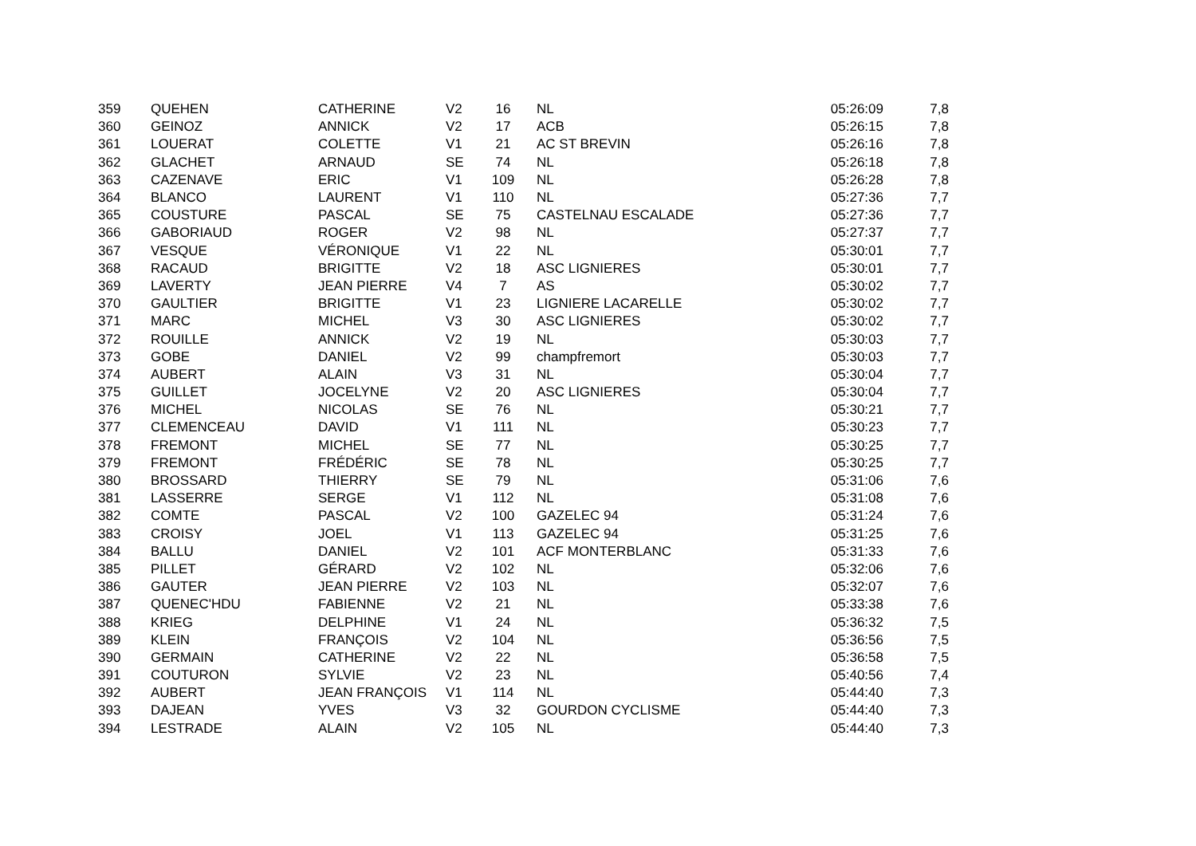| 359 | QUEHEN | CATHERINE | V2 | 16 | NL | 05:26:09 | 7,8 |
| 360 | GEINOZ | ANNICK | V2 | 17 | ACB | 05:26:15 | 7,8 |
| 361 | LOUERAT | COLETTE | V1 | 21 | AC ST BREVIN | 05:26:16 | 7,8 |
| 362 | GLACHET | ARNAUD | SE | 74 | NL | 05:26:18 | 7,8 |
| 363 | CAZENAVE | ERIC | V1 | 109 | NL | 05:26:28 | 7,8 |
| 364 | BLANCO | LAURENT | V1 | 110 | NL | 05:27:36 | 7,7 |
| 365 | COUSTURE | PASCAL | SE | 75 | CASTELNAU ESCALADE | 05:27:36 | 7,7 |
| 366 | GABORIAUD | ROGER | V2 | 98 | NL | 05:27:37 | 7,7 |
| 367 | VESQUE | VÉRONIQUE | V1 | 22 | NL | 05:30:01 | 7,7 |
| 368 | RACAUD | BRIGITTE | V2 | 18 | ASC LIGNIERES | 05:30:01 | 7,7 |
| 369 | LAVERTY | JEAN PIERRE | V4 | 7 | AS | 05:30:02 | 7,7 |
| 370 | GAULTIER | BRIGITTE | V1 | 23 | LIGNIERE LACARELLE | 05:30:02 | 7,7 |
| 371 | MARC | MICHEL | V3 | 30 | ASC LIGNIERES | 05:30:02 | 7,7 |
| 372 | ROUILLE | ANNICK | V2 | 19 | NL | 05:30:03 | 7,7 |
| 373 | GOBE | DANIEL | V2 | 99 | champfremort | 05:30:03 | 7,7 |
| 374 | AUBERT | ALAIN | V3 | 31 | NL | 05:30:04 | 7,7 |
| 375 | GUILLET | JOCELYNE | V2 | 20 | ASC LIGNIERES | 05:30:04 | 7,7 |
| 376 | MICHEL | NICOLAS | SE | 76 | NL | 05:30:21 | 7,7 |
| 377 | CLEMENCEAU | DAVID | V1 | 111 | NL | 05:30:23 | 7,7 |
| 378 | FREMONT | MICHEL | SE | 77 | NL | 05:30:25 | 7,7 |
| 379 | FREMONT | FRÉDÉRIC | SE | 78 | NL | 05:30:25 | 7,7 |
| 380 | BROSSARD | THIERRY | SE | 79 | NL | 05:31:06 | 7,6 |
| 381 | LASSERRE | SERGE | V1 | 112 | NL | 05:31:08 | 7,6 |
| 382 | COMTE | PASCAL | V2 | 100 | GAZELEC 94 | 05:31:24 | 7,6 |
| 383 | CROISY | JOEL | V1 | 113 | GAZELEC 94 | 05:31:25 | 7,6 |
| 384 | BALLU | DANIEL | V2 | 101 | ACF MONTERBLANC | 05:31:33 | 7,6 |
| 385 | PILLET | GÉRARD | V2 | 102 | NL | 05:32:06 | 7,6 |
| 386 | GAUTER | JEAN PIERRE | V2 | 103 | NL | 05:32:07 | 7,6 |
| 387 | QUENEC'HDU | FABIENNE | V2 | 21 | NL | 05:33:38 | 7,6 |
| 388 | KRIEG | DELPHINE | V1 | 24 | NL | 05:36:32 | 7,5 |
| 389 | KLEIN | FRANÇOIS | V2 | 104 | NL | 05:36:56 | 7,5 |
| 390 | GERMAIN | CATHERINE | V2 | 22 | NL | 05:36:58 | 7,5 |
| 391 | COUTURON | SYLVIE | V2 | 23 | NL | 05:40:56 | 7,4 |
| 392 | AUBERT | JEAN FRANÇOIS | V1 | 114 | NL | 05:44:40 | 7,3 |
| 393 | DAJEAN | YVES | V3 | 32 | GOURDON CYCLISME | 05:44:40 | 7,3 |
| 394 | LESTRADE | ALAIN | V2 | 105 | NL | 05:44:40 | 7,3 |